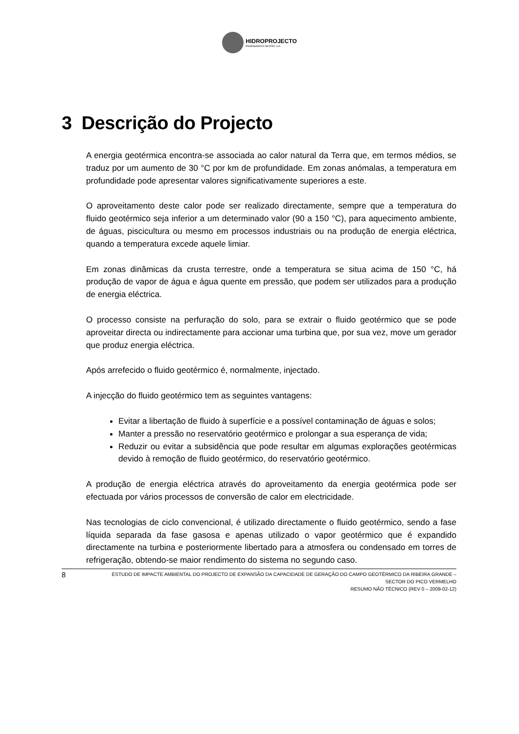HIDROPROJECTO
ENGENHARIA E GESTÃO, S.A.
3 Descrição do Projecto
A energia geotérmica encontra-se associada ao calor natural da Terra que, em termos médios, se traduz por um aumento de 30 °C por km de profundidade. Em zonas anómalas, a temperatura em profundidade pode apresentar valores significativamente superiores a este.
O aproveitamento deste calor pode ser realizado directamente, sempre que a temperatura do fluido geotérmico seja inferior a um determinado valor (90 a 150 °C), para aquecimento ambiente, de águas, piscicultura ou mesmo em processos industriais ou na produção de energia eléctrica, quando a temperatura excede aquele limiar.
Em zonas dinâmicas da crusta terrestre, onde a temperatura se situa acima de 150 °C, há produção de vapor de água e água quente em pressão, que podem ser utilizados para a produção de energia eléctrica.
O processo consiste na perfuração do solo, para se extrair o fluido geotérmico que se pode aproveitar directa ou indirectamente para accionar uma turbina que, por sua vez, move um gerador que produz energia eléctrica.
Após arrefecido o fluido geotérmico é, normalmente, injectado.
A injecção do fluido geotérmico tem as seguintes vantagens:
Evitar a libertação de fluido à superfície e a possível contaminação de águas e solos;
Manter a pressão no reservatório geotérmico e prolongar a sua esperança de vida;
Reduzir ou evitar a subsidência que pode resultar em algumas explorações geotérmicas devido à remoção de fluido geotérmico, do reservatório geotérmico.
A produção de energia eléctrica através do aproveitamento da energia geotérmica pode ser efectuada por vários processos de conversão de calor em electricidade.
Nas tecnologias de ciclo convencional, é utilizado directamente o fluido geotérmico, sendo a fase líquida separada da fase gasosa e apenas utilizado o vapor geotérmico que é expandido directamente na turbina e posteriormente libertado para a atmosfera ou condensado em torres de refrigeração, obtendo-se maior rendimento do sistema no segundo caso.
8
ESTUDO DE IMPACTE AMBIENTAL DO PROJECTO DE EXPANSÃO DA CAPACIDADE DE GERAÇÃO DO CAMPO GEOTÉRMICO DA RIBEIRA GRANDE –
SECTOR DO PICO VERMELHO
RESUMO NÃO TÉCNICO (REV 0 – 2009-02-12)